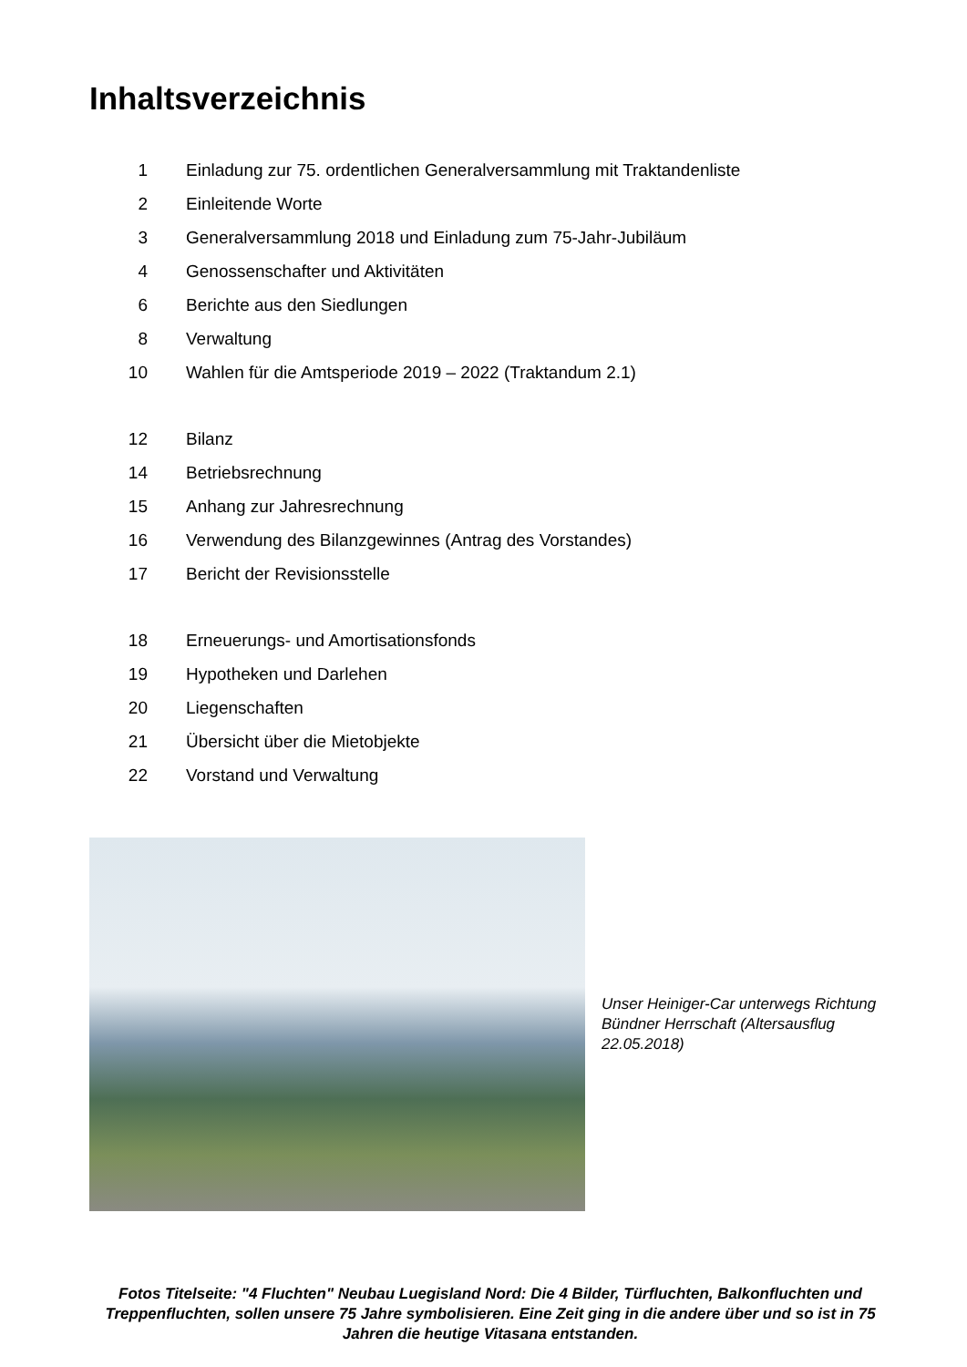Inhaltsverzeichnis
| 1 | Einladung zur 75. ordentlichen Generalversammlung mit Traktandenliste |
| 2 | Einleitende Worte |
| 3 | Generalversammlung 2018 und Einladung zum 75-Jahr-Jubiläum |
| 4 | Genossenschafter und Aktivitäten |
| 6 | Berichte aus den Siedlungen |
| 8 | Verwaltung |
| 10 | Wahlen für die Amtsperiode 2019 – 2022 (Traktandum 2.1) |
| 12 | Bilanz |
| 14 | Betriebsrechnung |
| 15 | Anhang zur Jahresrechnung |
| 16 | Verwendung des Bilanzgewinnes (Antrag des Vorstandes) |
| 17 | Bericht der Revisionsstelle |
| 18 | Erneuerungs- und Amortisationsfonds |
| 19 | Hypotheken und Darlehen |
| 20 | Liegenschaften |
| 21 | Übersicht über die Mietobjekte |
| 22 | Vorstand und Verwaltung |
Unser Heiniger-Car unterwegs Richtung Bündner Herrschaft (Altersausflug 22.05.2018)
Fotos Titelseite: "4 Fluchten" Neubau Luegisland Nord: Die 4 Bilder, Türfluchten, Balkonfluchten und Treppenfluchten, sollen unsere 75 Jahre symbolisieren. Eine Zeit ging in die andere über und so ist in 75 Jahren die heutige Vitasana entstanden.